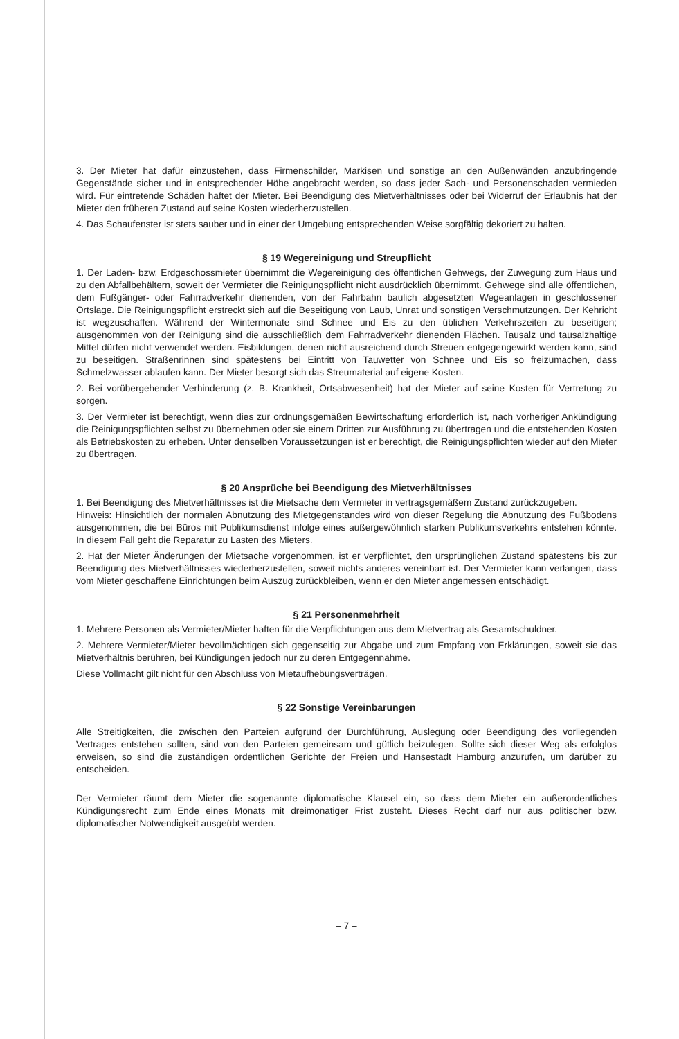3. Der Mieter hat dafür einzustehen, dass Firmenschilder, Markisen und sonstige an den Außenwänden anzubringende Gegenstände sicher und in entsprechender Höhe angebracht werden, so dass jeder Sach- und Personenschaden vermieden wird. Für eintretende Schäden haftet der Mieter. Bei Beendigung des Mietverhältnisses oder bei Widerruf der Erlaubnis hat der Mieter den früheren Zustand auf seine Kosten wiederherzustellen.
4. Das Schaufenster ist stets sauber und in einer der Umgebung entsprechenden Weise sorgfältig dekoriert zu halten.
§ 19 Wegereinigung und Streupflicht
1. Der Laden- bzw. Erdgeschossmieter übernimmt die Wegereinigung des öffentlichen Gehwegs, der Zuwegung zum Haus und zu den Abfallbehältern, soweit der Vermieter die Reinigungspflicht nicht ausdrücklich übernimmt. Gehwege sind alle öffentlichen, dem Fußgänger- oder Fahrradverkehr dienenden, von der Fahrbahn baulich abgesetzten Wegeanlagen in geschlossener Ortslage. Die Reinigungspflicht erstreckt sich auf die Beseitigung von Laub, Unrat und sonstigen Verschmutzungen. Der Kehricht ist wegzuschaffen. Während der Wintermonate sind Schnee und Eis zu den üblichen Verkehrszeiten zu beseitigen; ausgenommen von der Reinigung sind die ausschließlich dem Fahrradverkehr dienenden Flächen. Tausalz und tausalzhaltige Mittel dürfen nicht verwendet werden. Eisbildungen, denen nicht ausreichend durch Streuen entgegengewirkt werden kann, sind zu beseitigen. Straßenrinnen sind spätestens bei Eintritt von Tauwetter von Schnee und Eis so freizumachen, dass Schmelzwasser ablaufen kann. Der Mieter besorgt sich das Streumaterial auf eigene Kosten.
2. Bei vorübergehender Verhinderung (z. B. Krankheit, Ortsabwesenheit) hat der Mieter auf seine Kosten für Vertretung zu sorgen.
3. Der Vermieter ist berechtigt, wenn dies zur ordnungsgemäßen Bewirtschaftung erforderlich ist, nach vorheriger Ankündigung die Reinigungspflichten selbst zu übernehmen oder sie einem Dritten zur Ausführung zu übertragen und die entstehenden Kosten als Betriebskosten zu erheben. Unter denselben Voraussetzungen ist er berechtigt, die Reinigungspflichten wieder auf den Mieter zu übertragen.
§ 20 Ansprüche bei Beendigung des Mietverhältnisses
1. Bei Beendigung des Mietverhältnisses ist die Mietsache dem Vermieter in vertragsgemäßem Zustand zurückzugeben.
Hinweis: Hinsichtlich der normalen Abnutzung des Mietgegenstandes wird von dieser Regelung die Abnutzung des Fußbodens ausgenommen, die bei Büros mit Publikumsdienst infolge eines außergewöhnlich starken Publikumsverkehrs entstehen könnte. In diesem Fall geht die Reparatur zu Lasten des Mieters.
2. Hat der Mieter Änderungen der Mietsache vorgenommen, ist er verpflichtet, den ursprünglichen Zustand spätestens bis zur Beendigung des Mietverhältnisses wiederherzustellen, soweit nichts anderes vereinbart ist. Der Vermieter kann verlangen, dass vom Mieter geschaffene Einrichtungen beim Auszug zurückbleiben, wenn er den Mieter angemessen entschädigt.
§ 21 Personenmehrheit
1. Mehrere Personen als Vermieter/Mieter haften für die Verpflichtungen aus dem Mietvertrag als Gesamtschuldner.
2. Mehrere Vermieter/Mieter bevollmächtigen sich gegenseitig zur Abgabe und zum Empfang von Erklärungen, soweit sie das Mietverhältnis berühren, bei Kündigungen jedoch nur zu deren Entgegennahme.
Diese Vollmacht gilt nicht für den Abschluss von Mietaufhebungsverträgen.
§ 22 Sonstige Vereinbarungen
Alle Streitigkeiten, die zwischen den Parteien aufgrund der Durchführung, Auslegung oder Beendigung des vorliegenden Vertrages entstehen sollten, sind von den Parteien gemeinsam und gütlich beizulegen. Sollte sich dieser Weg als erfolglos erweisen, so sind die zuständigen ordentlichen Gerichte der Freien und Hansestadt Hamburg anzurufen, um darüber zu entscheiden.
Der Vermieter räumt dem Mieter die sogenannte diplomatische Klausel ein, so dass dem Mieter ein außerordentliches Kündigungsrecht zum Ende eines Monats mit dreimonatiger Frist zusteht. Dieses Recht darf nur aus politischer bzw. diplomatischer Notwendigkeit ausgeübt werden.
– 7 –